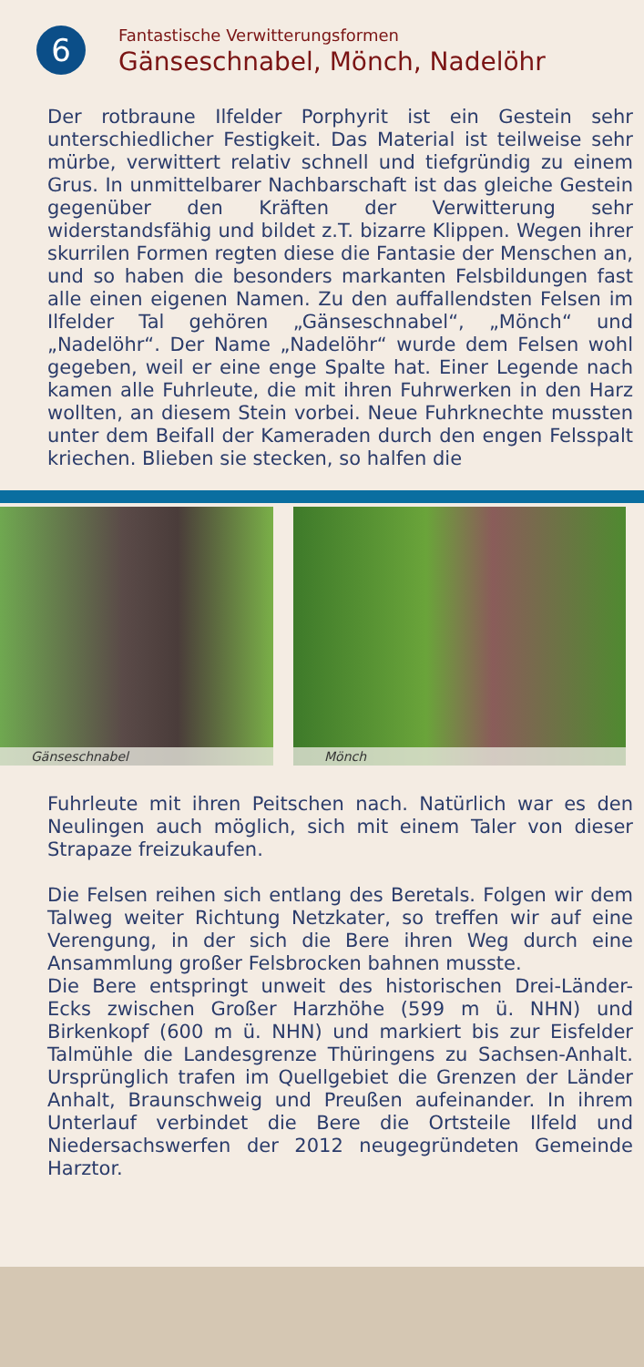6
Fantastische Verwitterungsformen
Gänseschnabel, Mönch, Nadelöhr
Der rotbraune Ilfelder Porphyrit ist ein Gestein sehr unterschiedlicher Festigkeit. Das Material ist teilweise sehr mürbe, verwittert relativ schnell und tiefgründig zu einem Grus. In unmittelbarer Nachbarschaft ist das gleiche Gestein gegenüber den Kräften der Verwitterung sehr widerstandsfähig und bildet z.T. bizarre Klippen. Wegen ihrer skurrilen Formen regten diese die Fantasie der Menschen an, und so haben die besonders markanten Felsbildungen fast alle einen eigenen Namen. Zu den auffallendsten Felsen im Ilfelder Tal gehören „Gänseschnabel“, „Mönch“ und „Nadelöhr“. Der Name „Nadelöhr“ wurde dem Felsen wohl gegeben, weil er eine enge Spalte hat. Einer Legende nach kamen alle Fuhrleute, die mit ihren Fuhrwerken in den Harz wollten, an diesem Stein vorbei. Neue Fuhrknechte mussten unter dem Beifall der Kameraden durch den engen Felsspalt kriechen. Blieben sie stecken, so halfen die
Gänseschnabel
Mönch
Fuhrleute mit ihren Peitschen nach. Natürlich war es den Neulingen auch möglich, sich mit einem Taler von dieser Strapaze freizukaufen.
Die Felsen reihen sich entlang des Beretals. Folgen wir dem Talweg weiter Richtung Netzkater, so treffen wir auf eine Verengung, in der sich die Bere ihren Weg durch eine Ansammlung großer Felsbrocken bahnen musste.
Die Bere entspringt unweit des historischen Drei-Länder-Ecks zwischen Großer Harzhöhe (599 m ü. NHN) und Birkenkopf (600 m ü. NHN) und markiert bis zur Eisfelder Talmühle die Landesgrenze Thüringens zu Sachsen-Anhalt. Ursprünglich trafen im Quellgebiet die Grenzen der Länder Anhalt, Braunschweig und Preußen aufeinander. In ihrem Unterlauf verbindet die Bere die Ortsteile Ilfeld und Niedersachswerfen der 2012 neugegründeten Gemeinde Harztor.